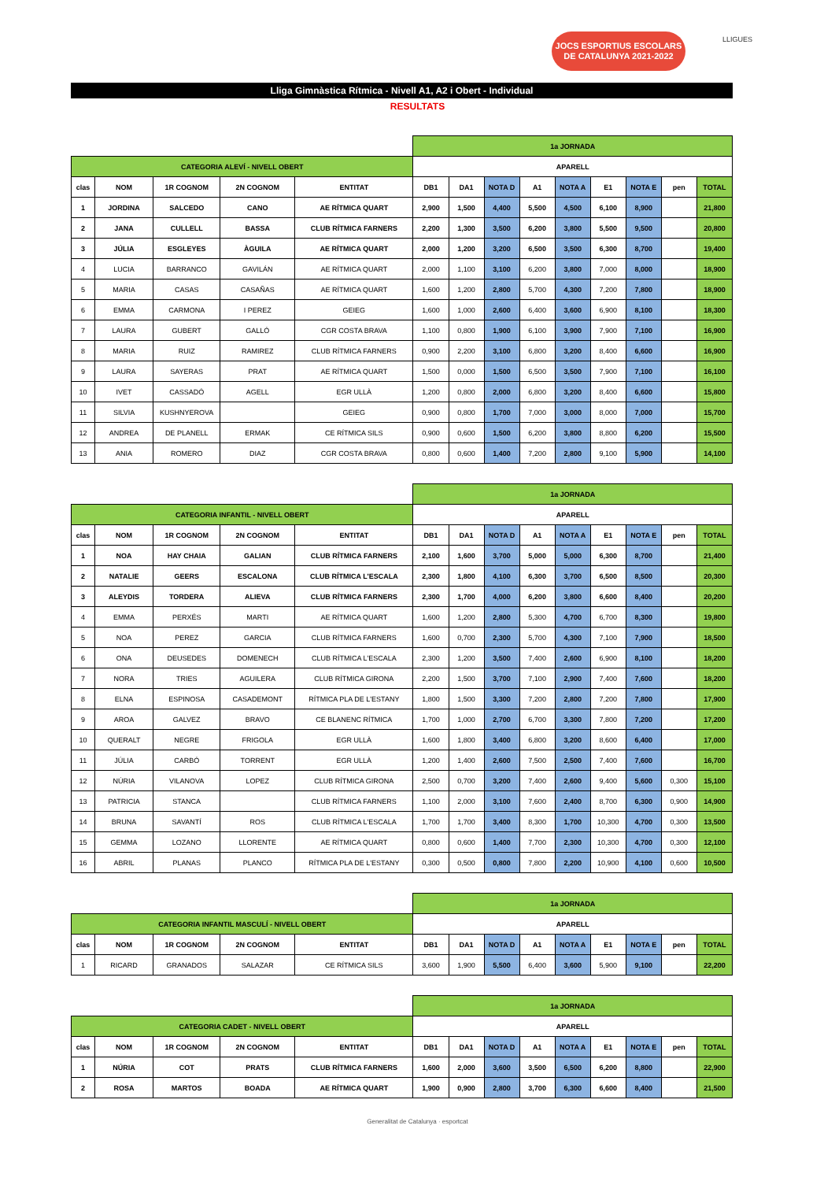JOCS ESPORTIUS ESCOLARS
DE CATALUNYA 2021-2022
LLIGUES
Lliga Gimnàstica Rítmica - Nivell A1, A2 i Obert - Individual
RESULTATS
| | | | | | 1a JORNADA | | | | | | | | |
| CATEGORIA ALEVÍ - NIVELL OBERT | | | | | APARELL | | | | | | | | |
| clas | NOM | 1R COGNOM | 2N COGNOM | ENTITAT | DB1 | DA1 | NOTA D | A1 | NOTA A | E1 | NOTA E | pen | TOTAL |
| 1 | JORDINA | SALCEDO | CANO | AE RÍTMICA QUART | 2,900 | 1,500 | 4,400 | 5,500 | 4,500 | 6,100 | 8,900 | | 21,800 |
| 2 | JANA | CULLELL | BASSA | CLUB RÍTMICA FARNERS | 2,200 | 1,300 | 3,500 | 6,200 | 3,800 | 5,500 | 9,500 | | 20,800 |
| 3 | JÚLIA | ESGLEYES | ÀGUILA | AE RÍTMICA QUART | 2,000 | 1,200 | 3,200 | 6,500 | 3,500 | 6,300 | 8,700 | | 19,400 |
| 4 | LUCIA | BARRANCO | GAVILÁN | AE RÍTMICA QUART | 2,000 | 1,100 | 3,100 | 6,200 | 3,800 | 7,000 | 8,000 | | 18,900 |
| 5 | MARIA | CASAS | CASAÑAS | AE RÍTMICA QUART | 1,600 | 1,200 | 2,800 | 5,700 | 4,300 | 7,200 | 7,800 | | 18,900 |
| 6 | EMMA | CARMONA | I PEREZ | GEIEG | 1,600 | 1,000 | 2,600 | 6,400 | 3,600 | 6,900 | 8,100 | | 18,300 |
| 7 | LAURA | GUBERT | GALLÓ | CGR COSTA BRAVA | 1,100 | 0,800 | 1,900 | 6,100 | 3,900 | 7,900 | 7,100 | | 16,900 |
| 8 | MARIA | RUIZ | RAMIREZ | CLUB RÍTMICA FARNERS | 0,900 | 2,200 | 3,100 | 6,800 | 3,200 | 8,400 | 6,600 | | 16,900 |
| 9 | LAURA | SAYERAS | PRAT | AE RÍTMICA QUART | 1,500 | 0,000 | 1,500 | 6,500 | 3,500 | 7,900 | 7,100 | | 16,100 |
| 10 | IVET | CASSADÓ | AGELL | EGR ULLÀ | 1,200 | 0,800 | 2,000 | 6,800 | 3,200 | 8,400 | 6,600 | | 15,800 |
| 11 | SILVIA | KUSHNYEROVA | | GEIEG | 0,900 | 0,800 | 1,700 | 7,000 | 3,000 | 8,000 | 7,000 | | 15,700 |
| 12 | ANDREA | DE PLANELL | ERMAK | CE RÍTMICA SILS | 0,900 | 0,600 | 1,500 | 6,200 | 3,800 | 8,800 | 6,200 | | 15,500 |
| 13 | ANIA | ROMERO | DIAZ | CGR COSTA BRAVA | 0,800 | 0,600 | 1,400 | 7,200 | 2,800 | 9,100 | 5,900 | | 14,100 |
| | | | | | 1a JORNADA | | | | | | | | |
| CATEGORIA INFANTIL - NIVELL OBERT | | | | | APARELL | | | | | | | | |
| clas | NOM | 1R COGNOM | 2N COGNOM | ENTITAT | DB1 | DA1 | NOTA D | A1 | NOTA A | E1 | NOTA E | pen | TOTAL |
| 1 | NOA | HAY CHAIA | GALIAN | CLUB RÍTMICA FARNERS | 2,100 | 1,600 | 3,700 | 5,000 | 5,000 | 6,300 | 8,700 | | 21,400 |
| 2 | NATALIE | GEERS | ESCALONA | CLUB RÍTMICA L'ESCALA | 2,300 | 1,800 | 4,100 | 6,300 | 3,700 | 6,500 | 8,500 | | 20,300 |
| 3 | ALEYDIS | TORDERA | ALIEVA | CLUB RÍTMICA FARNERS | 2,300 | 1,700 | 4,000 | 6,200 | 3,800 | 6,600 | 8,400 | | 20,200 |
| 4 | EMMA | PERXÉS | MARTI | AE RÍTMICA QUART | 1,600 | 1,200 | 2,800 | 5,300 | 4,700 | 6,700 | 8,300 | | 19,800 |
| 5 | NOA | PEREZ | GARCIA | CLUB RÍTMICA FARNERS | 1,600 | 0,700 | 2,300 | 5,700 | 4,300 | 7,100 | 7,900 | | 18,500 |
| 6 | ONA | DEUSEDES | DOMENECH | CLUB RÍTMICA L'ESCALA | 2,300 | 1,200 | 3,500 | 7,400 | 2,600 | 6,900 | 8,100 | | 18,200 |
| 7 | NORA | TRIES | AGUILERA | CLUB RÍTMICA GIRONA | 2,200 | 1,500 | 3,700 | 7,100 | 2,900 | 7,400 | 7,600 | | 18,200 |
| 8 | ELNA | ESPINOSA | CASADEMONT | RÍTMICA PLA DE L'ESTANY | 1,800 | 1,500 | 3,300 | 7,200 | 2,800 | 7,200 | 7,800 | | 17,900 |
| 9 | AROA | GALVEZ | BRAVO | CE BLANENC RÍTMICA | 1,700 | 1,000 | 2,700 | 6,700 | 3,300 | 7,800 | 7,200 | | 17,200 |
| 10 | QUERALT | NEGRE | FRIGOLA | EGR ULLÀ | 1,600 | 1,800 | 3,400 | 6,800 | 3,200 | 8,600 | 6,400 | | 17,000 |
| 11 | JÚLIA | CARBÓ | TORRENT | EGR ULLÀ | 1,200 | 1,400 | 2,600 | 7,500 | 2,500 | 7,400 | 7,600 | | 16,700 |
| 12 | NÚRIA | VILANOVA | LOPEZ | CLUB RÍTMICA GIRONA | 2,500 | 0,700 | 3,200 | 7,400 | 2,600 | 9,400 | 5,600 | 0,300 | 15,100 |
| 13 | PATRICIA | STANCA | | CLUB RÍTMICA FARNERS | 1,100 | 2,000 | 3,100 | 7,600 | 2,400 | 8,700 | 6,300 | 0,900 | 14,900 |
| 14 | BRUNA | SAVANTÍ | ROS | CLUB RÍTMICA L'ESCALA | 1,700 | 1,700 | 3,400 | 8,300 | 1,700 | 10,300 | 4,700 | 0,300 | 13,500 |
| 15 | GEMMA | LOZANO | LLORENTE | AE RÍTMICA QUART | 0,800 | 0,600 | 1,400 | 7,700 | 2,300 | 10,300 | 4,700 | 0,300 | 12,100 |
| 16 | ABRIL | PLANAS | PLANCO | RÍTMICA PLA DE L'ESTANY | 0,300 | 0,500 | 0,800 | 7,800 | 2,200 | 10,900 | 4,100 | 0,600 | 10,500 |
| | | | | | 1a JORNADA | | | | | | | | |
| CATEGORIA INFANTIL MASCULÍ - NIVELL OBERT | | | | | APARELL | | | | | | | | |
| clas | NOM | 1R COGNOM | 2N COGNOM | ENTITAT | DB1 | DA1 | NOTA D | A1 | NOTA A | E1 | NOTA E | pen | TOTAL |
| 1 | RICARD | GRANADOS | SALAZAR | CE RÍTMICA SILS | 3,600 | 1,900 | 5,500 | 6,400 | 3,600 | 5,900 | 9,100 | | 22,200 |
| | | | | | 1a JORNADA | | | | | | | | |
| CATEGORIA CADET - NIVELL OBERT | | | | | APARELL | | | | | | | | |
| clas | NOM | 1R COGNOM | 2N COGNOM | ENTITAT | DB1 | DA1 | NOTA D | A1 | NOTA A | E1 | NOTA E | pen | TOTAL |
| 1 | NÚRIA | COT | PRATS | CLUB RÍTMICA FARNERS | 1,600 | 2,000 | 3,600 | 3,500 | 6,500 | 6,200 | 8,800 | | 22,900 |
| 2 | ROSA | MARTOS | BOADA | AE RÍTMICA QUART | 1,900 | 0,900 | 2,800 | 3,700 | 6,300 | 6,600 | 8,400 | | 21,500 |
Generalitat de Catalunya · esportcat